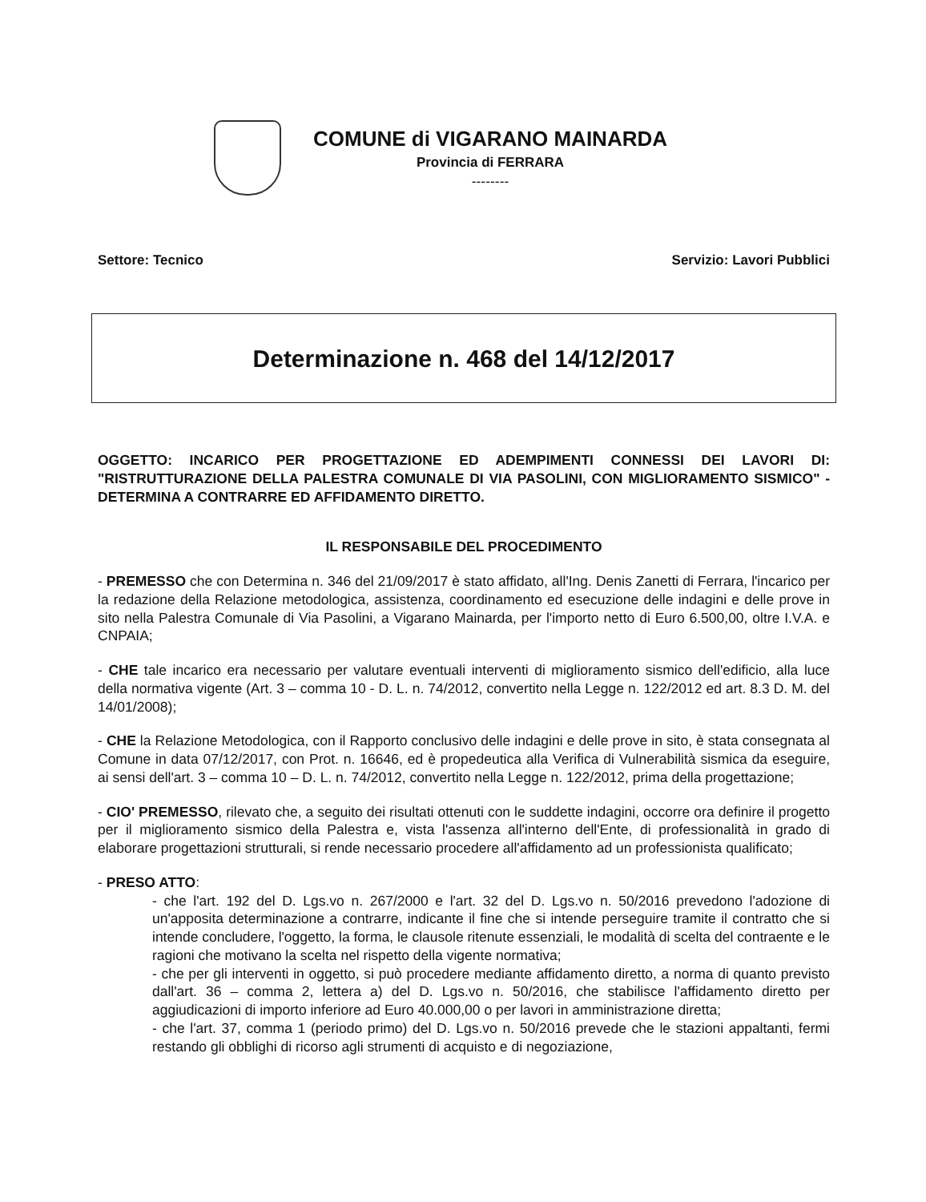COMUNE di VIGARANO MAINARDA
Provincia di FERRARA
--------
Settore: Tecnico Servizio: Lavori Pubblici
Determinazione n. 468 del 14/12/2017
OGGETTO: INCARICO PER PROGETTAZIONE ED ADEMPIMENTI CONNESSI DEI LAVORI DI: "RISTRUTTURAZIONE DELLA PALESTRA COMUNALE DI VIA PASOLINI, CON MIGLIORAMENTO SISMICO" - DETERMINA A CONTRARRE ED AFFIDAMENTO DIRETTO.
IL RESPONSABILE DEL PROCEDIMENTO
- PREMESSO che con Determina n. 346 del 21/09/2017 è stato affidato, all'Ing. Denis Zanetti di Ferrara, l'incarico per la redazione della Relazione metodologica, assistenza, coordinamento ed esecuzione delle indagini e delle prove in sito nella Palestra Comunale di Via Pasolini, a Vigarano Mainarda, per l'importo netto di Euro 6.500,00, oltre I.V.A. e CNPAIA;
- CHE tale incarico era necessario per valutare eventuali interventi di miglioramento sismico dell'edificio, alla luce della normativa vigente (Art. 3 – comma 10 - D. L. n. 74/2012, convertito nella Legge n. 122/2012 ed art. 8.3 D. M. del 14/01/2008);
- CHE la Relazione Metodologica, con il Rapporto conclusivo delle indagini e delle prove in sito, è stata consegnata al Comune in data 07/12/2017, con Prot. n. 16646, ed è propedeutica alla Verifica di Vulnerabilità sismica da eseguire, ai sensi dell'art. 3 – comma 10 – D. L. n. 74/2012, convertito nella Legge n. 122/2012, prima della progettazione;
- CIO' PREMESSO, rilevato che, a seguito dei risultati ottenuti con le suddette indagini, occorre ora definire il progetto per il miglioramento sismico della Palestra e, vista l'assenza all'interno dell'Ente, di professionalità in grado di elaborare progettazioni strutturali, si rende necessario procedere all'affidamento ad un professionista qualificato;
- PRESO ATTO:
- che l'art. 192 del D. Lgs.vo n. 267/2000 e l'art. 32 del D. Lgs.vo n. 50/2016 prevedono l'adozione di un'apposita determinazione a contrarre, indicante il fine che si intende perseguire tramite il contratto che si intende concludere, l'oggetto, la forma, le clausole ritenute essenziali, le modalità di scelta del contraente e le ragioni che motivano la scelta nel rispetto della vigente normativa;
- che per gli interventi in oggetto, si può procedere mediante affidamento diretto, a norma di quanto previsto dall'art. 36 – comma 2, lettera a) del D. Lgs.vo n. 50/2016, che stabilisce l'affidamento diretto per aggiudicazioni di importo inferiore ad Euro 40.000,00 o per lavori in amministrazione diretta;
- che l'art. 37, comma 1 (periodo primo) del D. Lgs.vo n. 50/2016 prevede che le stazioni appaltanti, fermi restando gli obblighi di ricorso agli strumenti di acquisto e di negoziazione,